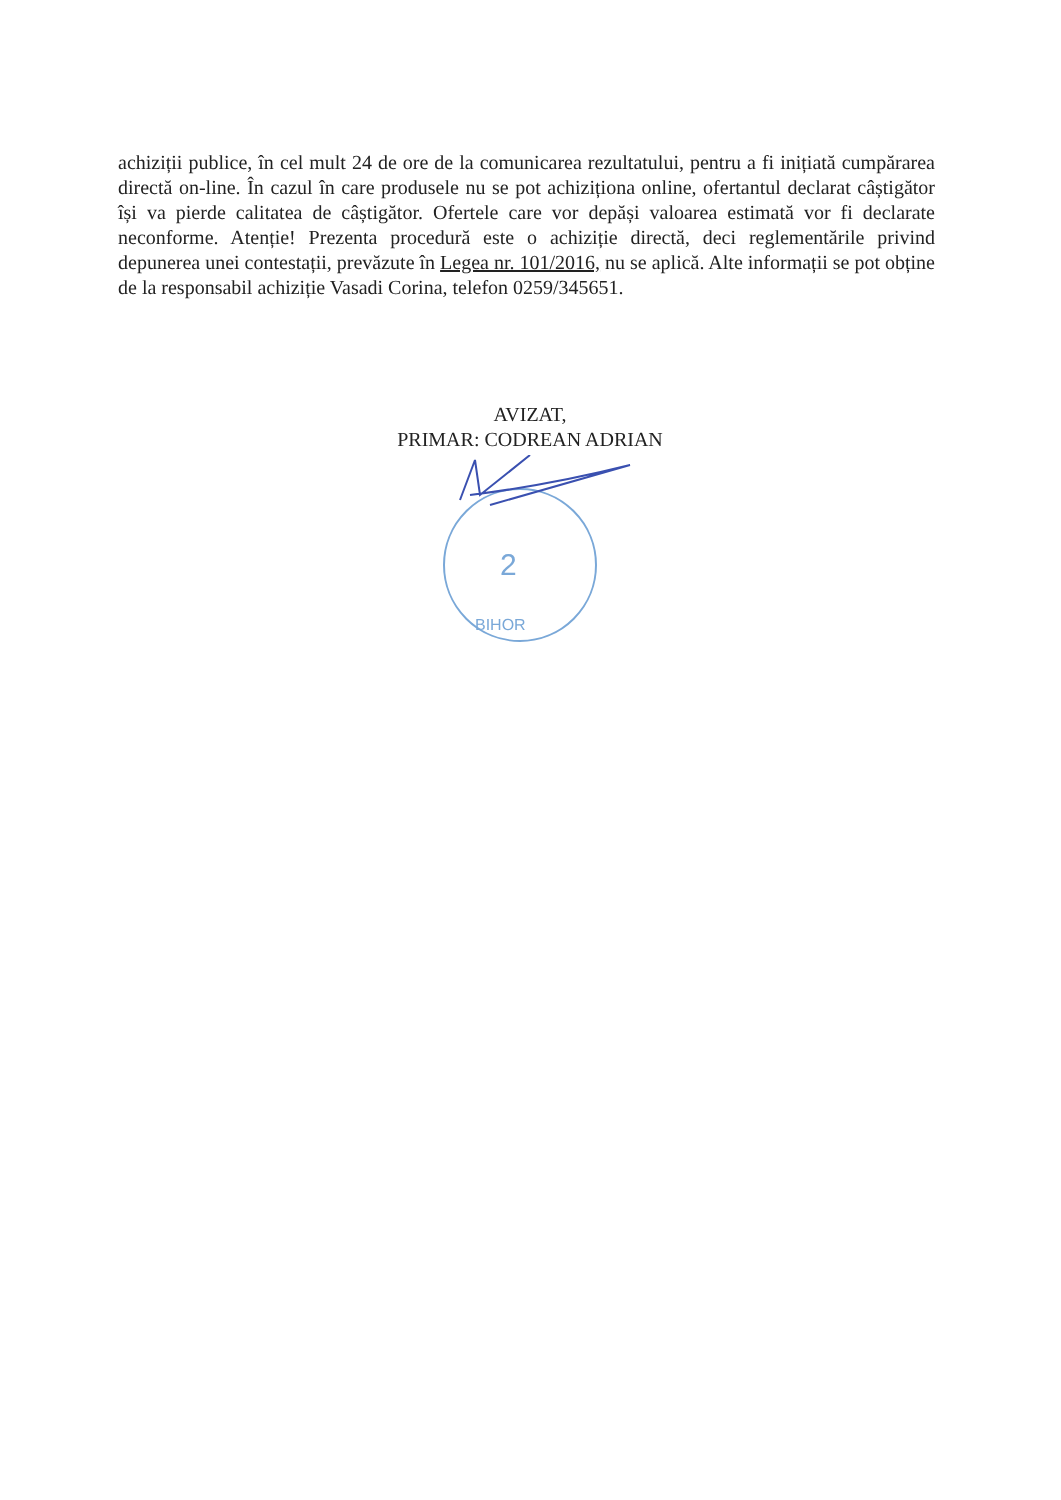achiziții publice, în cel mult 24 de ore de la comunicarea rezultatului, pentru a fi inițiată cumpărarea directă on-line. În cazul în care produsele nu se pot achiziționa online, ofertantul declarat câștigător își va pierde calitatea de câștigător. Ofertele care vor depăși valoarea estimată vor fi declarate neconforme. Atenție! Prezenta procedură este o achiziție directă, deci reglementările privind depunerea unei contestații, prevăzute în Legea nr. 101/2016, nu se aplică. Alte informații se pot obține de la responsabil achiziție Vasadi Corina, telefon 0259/345651.
AVIZAT,
PRIMAR: CODREAN ADRIAN
2
BIHOR